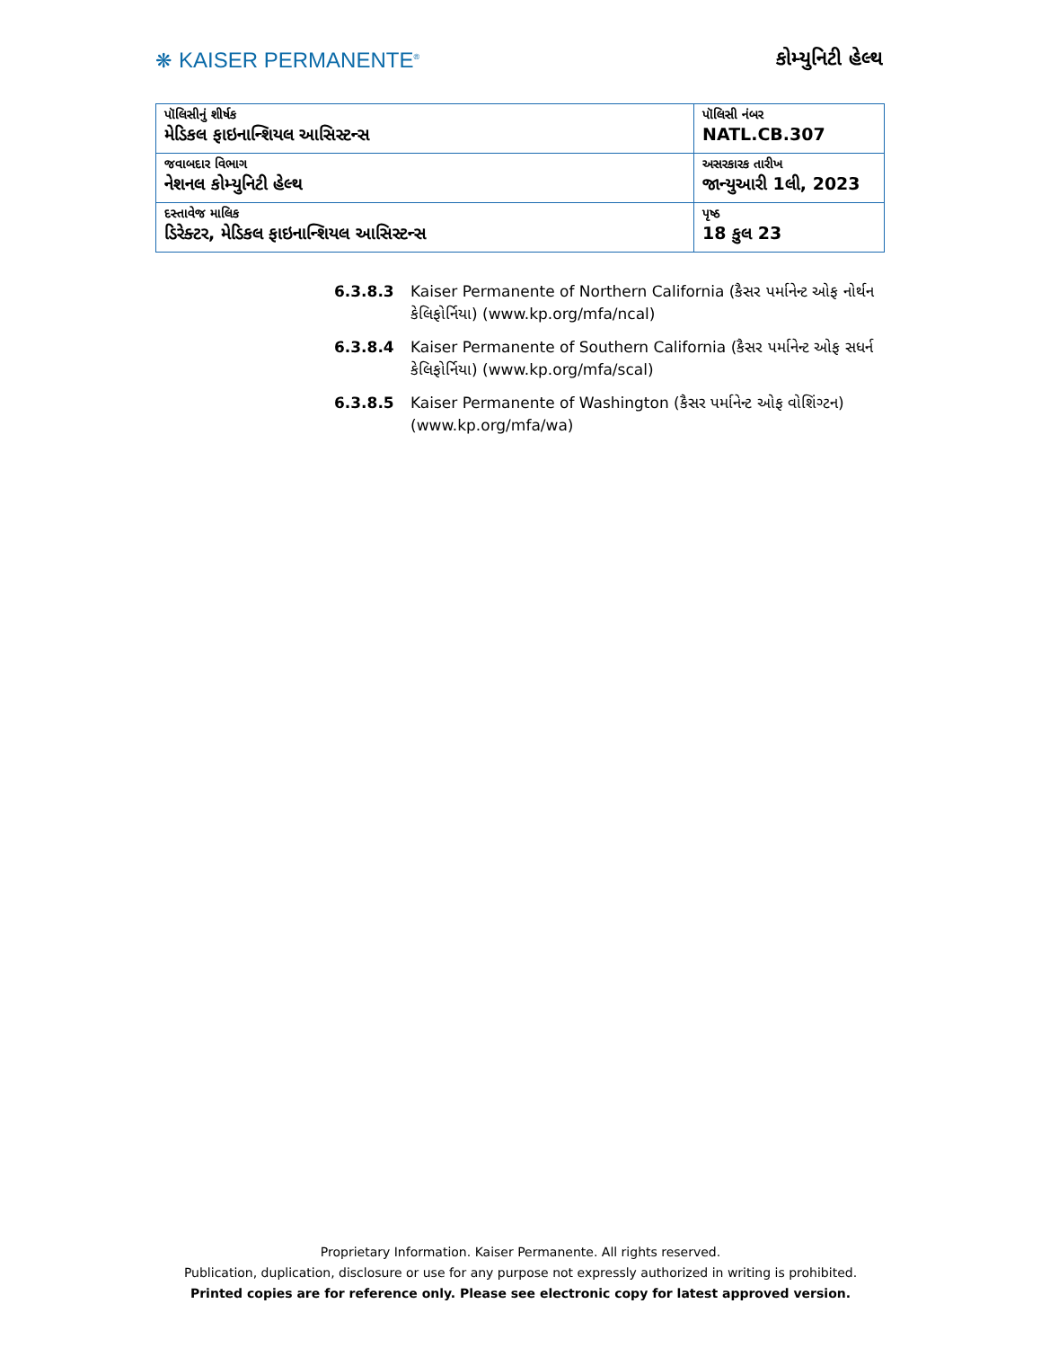❋ KAISER PERMANENTE<sup>®</sup>
કોમ્યુનિટી હેલ્થ
| પૉલિસીનું શીર્ષક મેડિકલ ફાઇનાન્શિયલ આસિસ્ટન્સ | પૉલિસી નંબર NATL.CB.307 |
| જવાબદાર વિભાગ નેશનલ કોમ્યુનિટી હેલ્થ | અસરકારક તારીખ જાન્યુઆરી 1લી, 2023 |
| દસ્તાવેજ માલિક ડિરેક્ટર, મેડિકલ ફાઇનાન્શિયલ આસિસ્ટન્સ | પૃષ્ઠ 18 કુલ 23 |
6.3.8.3 Kaiser Permanente of Northern California (કૈસર પર્માનેન્ટ ઓફ નોર્થન કેલિફોર્નિયા) (www.kp.org/mfa/ncal)
6.3.8.4 Kaiser Permanente of Southern California (કૈસર પર્માનેન્ટ ઓફ સધર્ન કેલિફોર્નિયા) (www.kp.org/mfa/scal)
6.3.8.5 Kaiser Permanente of Washington (કૈસર પર્માનેન્ટ ઓફ વોશિંગ્ટન) (www.kp.org/mfa/wa)
Proprietary Information. Kaiser Permanente. All rights reserved.
Publication, duplication, disclosure or use for any purpose not expressly authorized in writing is prohibited.
Printed copies are for reference only. Please see electronic copy for latest approved version.